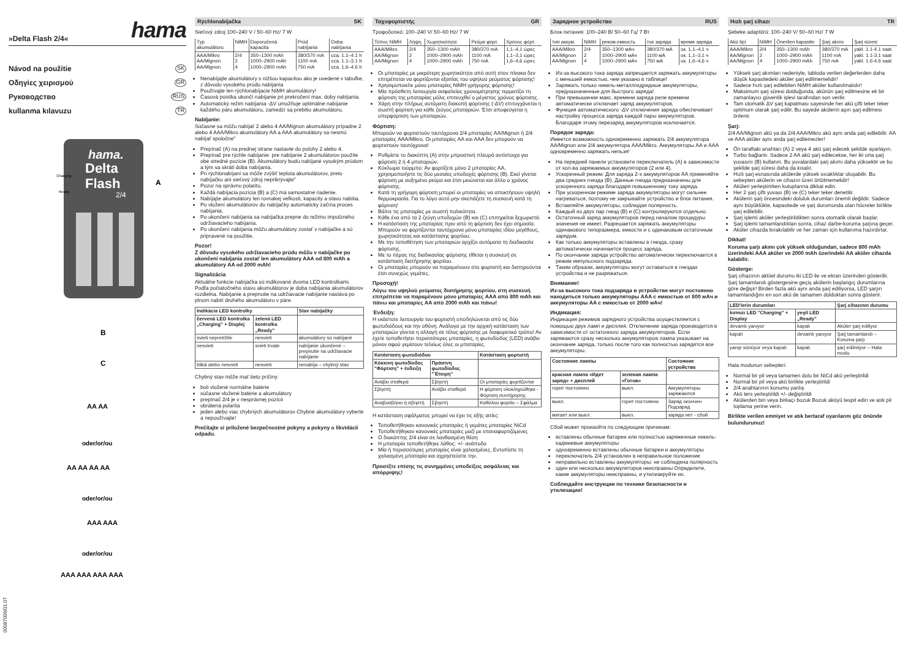00087009/01.07
»Delta Flash 2/4« hama
Návod na použitie SK
Οδηγίες χειρισμού GR
Руководство RUS
kullanma kılavuzu TR
hama.
Delta
Flash
2/4
Charging
Ready
B
A
C
oder/or/ou
oder/or/ou
oder/or/ou
AA AA
AA AA AA AA
AAA AAA
AAA AAA AAA AAA
Rýchlonabíjačka SK
Sieťový zdroj 100–240 V / 50–60 Hz/ 7 W
| Typ akumulátoru | NiMH | Doporučená kapacita | Prúd nabíjania | Doba nabíjania |
| --- | --- | --- | --- | --- |
| AAA/Mikro AA/Mignon AA/Mignon | 2/4 2 4 | 350–1300 mAh 1000–2900 mAh 1000–2900 mAh | 380/370 mA 1100 mA 750 mA | cca. 1.1–4.1 h cca. 1.1–3.1 h cca. 1.6–4.6 h |
Nenabíjajte akumulátory s nižšou kapacitou ako je uvedené v tabuľke, z dôvodu vysokého prúdu nabíjania
Používajte len rýchlonabíjacie NiMH akumulátory!
Časová poistka ukončí nabíjanie pri prekročení max. doby nabíjania.
Automatický režim nabíjania -ΔV umožňuje optimálne nabíjanie každého páru akumulátoru, zamedzí sa prebitiu akumulátoru.
Nabíjanie:
Súčasne sa môžu nabíjať 2 alebo 4 AA/Mignon akumulátory prípadne 2 alebo 4 AAA/Mikro akumulátory AA a AAA akumulátory sa nesmú nabíjať spoločne"
Prepínač (A) na prednej strane nastavte do polohy 2 alebo 4.
Prepínač pre rýchle nabíjanie: pre nabíjanie 2 akumulátorov použite obe stredné pozície (B). Akumulátory budú nabíjané vysokým prúdom a tým sa skráti doba nabíjania.
Pri rýchlonabíjaní sa môže zvýšiť teplota akumulátorov, preto nabíjačku ani sieťový zdroj neprikrývajte"
Pozor na správnu polaritu.
Každá nabíjacia pozícia (B) a (C) má samostatné riadenie.
Nabíjajte akumulátory len rovnakej veľkosti, kapacity a stavu nabitia.
Po vložení akumulátorov do nabíjačky automaticky začína proces nabíjania.
Po ukončení nabíjania sa nabíjačka prepne do režimu impulzného udržiavacieho nabíjania.
Po ukončení nabíjania môžu akumulátory zostať v nabíjačke a sú pripravené na použitie.
Pozor!
Z dôvodu vysokého udržiavacieho prúdu môžu v nabíjačke po ukončení nabíjania zostať len akumulátory AAA od 800 mAh a akumulátory AA od 2000 mAh!
Signalizácia
Aktuálne funkcie nabíjačka sú indikované dvoma LED kontrolkami. Podľa počiatočného stavu akumulátorov je doba nabíjania akumulátorov rozdielna. Nabíjanie a prepnutie na udržiavacie nabíjanie nastáva po plnom nabití druhého akumulátoru v páre.
| Indikácia LED kontrolky | | Stav nabíjačky |
| --- | --- | --- |
| červená LED kontrolka „Charging" + Displej | zelená LED kontrolka „Ready" | |
| svieti nepretržite | nesvieti | akumulátory sú nabíjané |
| nesvieti | svieti trvale | nabíjanie ukončené – prepnutie na udržiavacie nabíjanie |
| bliká alebo nesvieti | nesvieti | nenabíja – chybný stav |
Chybný stav môže mať tieto príčiny:
boli vložené normálne batérie
súčasne vložené batérie a akumulátory
prepínač 2/4 je v nesprávnej pozícii
obrátená polarita
jeden alebo viac chybných akumulátorov Chybné akumulátory vyberte a nepoužívajte!
Prečítajte si priložené bezpečnostné pokyny a pokyny o likvidácii odpadu.
Ταχυφορτιστής GR
Τροφοδοτικό: 100–240 V/ 50–60 Hz/ 7 W
| Τύπος NiMH | Λήψη | Χωρητικότητα | Ρεύμα φόρτ. | Χρόνος φόρτ. |
| --- | --- | --- | --- | --- |
| AAA/Mikro AA/Mignon AA/Mignon | 2/4 2 4 | 350–1300 mAh 1000–2900 mAh 1000–2900 mAh | 380/370 mA 1100 mA 750 mA | 1,1–4,1 ώρες 1,1–3,1 ώρες 1,6–4,6 ώρες |
Οι μπαταρίες με μικρότερη χωρητικότητα από αυτή στον πίνακα δεν επιτρέπεται να φορτίζονται εξαιτίας του υψηλού ρεύματος φόρτισης!
Χρησιμοποιείτε μόνο μπαταρίες NiMH γρήγορης φόρτισης!
Μία πρόσθετη λειτουργία ασφαλείας χρονομέτρησης τερματίζει τη φόρτιση της μπαταρίας μόλις επιτευχθεί ο μέγιστος χρόνος φόρτισης.
Χάρη στην πλήρως αυτόματη διακοπή φόρτισης (-ΔV) επιτυγχάνεται η σωστή φόρτιση για κάθε ζεύγος μπαταριών. Έτσι αποφεύγεται η υπερφόρτιση των μπαταριών.
Φόρτιση:
Μπορούν να φορτιστούν ταυτόχρονα 2/4 μπαταρίες AA/Mignon ή 2/4 μπαταρίες AAA/Mikro. Οι μπαταρίες AA και AAA δεν μπορούν να φορτιστούν ταυτόχρονα!
Ρυθμίστε το διακόπτη (A) στην μπροστινή πλευρά αντίστοιχα για φόρτιση 2 ή 4 μπαταριών.
Κύκλωμα τούρμπο: Αν φορτίζετε μόνο 2 μπαταρίες AA, χρησιμοποιήστε τις δύο μεσαίες υποδοχές φόρτισης (B). Εκεί γίνεται φόρτιση με αυξημένο ρεύμα και έτσι μειώνεται και άλλο ο χρόνος φόρτισης.
Κατά τη γρήγορη φόρτιση μπορεί οι μπαταρίες να αποκτήσουν υψηλή θερμοκρασία. Για το λόγο αυτό μην σκεπάζετε τη συσκευή κατά τη φόρτιση!
Βάλτε τις μπαταρίες με σωστή πολικότητα.
Κάθε ένα από τα 2 ζεύγη υποδοχών (B) και (C) επιτηρείται ξεχωριστά.
Η κατάσταση της μπαταρίας πριν από τη φόρτιση δεν έχει σημασία. Μπορούν να φορτίζονται ταυτόχρονα μόνο μπαταρίες ιδίου μεγέθους, χωρητικότητας και κατάστασης φορτίου.
Με την τοποθέτηση των μπαταριών αρχίζει αυτόματα τη διαδικασία φόρτισης.
Με το πέρας της διαδικασίας φόρτισης τίθεται η συσκευή σε κατάσταση διατήρησης φορτίου.
Οι μπαταρίες μπορούν να παραμείνουν στο φορτιστή και διατηρούνται έτσι συνεχώς γεμάτες.
Προσοχή!
Λόγω του υψηλού ρεύματος διατήρησης φορτίου, στη συσκευή επιτρέπεται να παραμένουν μόνο μπαταρίες AAA από 800 mAh και πάνω και μπαταρίες AA από 2000 mAh και πάνω!
Ένδειξη:
Η εκάστοτε λειτουργία του φορτιστή υποδηλώνεται από τις δύο φωτοδιόδους και την οθόνη. Ανάλογα με την αρχική κατάσταση των μπαταριών γίνεται η αλλαγή σε τέλος φόρτισης με διαφορετικό τρόπο! Αν έχετε τοποθετήσει περισσότερες μπαταρίες, η φωτοδίοδος (LED) ανάβει μόνον αφού γεμίσουν τελείως όλες οι μπαταρίες.
| Κατάσταση φωτοδιόδου | | Κατάσταση φορτιστή |
| --- | --- | --- |
| Κόκκινη φωτοδίοδος "Φόρτιση" + ένδειξη | Πράσινη φωτοδίοδος "Έτοιμη" | |
| Ανάβει σταθερά | Σβηστή | Οι μπαταρίες φορτίζονται |
| Σβηστή | Ανάβει σταθερά | Η φόρτιση ολοκληρώθηκε - Φόρτιση συντήρησης |
| Αναβοσβήνει ή σβηστή | Σβηστή | Καθόλου φορτίο – Σφάλμα |
Η κατάσταση σφάλματος μπορεί να έχει τις εξής αιτίες:
Τοποθετήθηκαν κανονικές μπαταρίες ή γεμάτες μπαταρίες NiCd
Τοποθετήθηκαν κανονικές μπαταρίες μαζί με επαναφορτιζόμενες
Ο διακόπτης 2/4 είναι σε λανθασμένη θέση
Η μπαταρία τοποθετήθηκε λάθος: +/- ανάποδα
Μία ή περισσότερες μπαταρίες είναι χαλασμένες. Εντοπίστε τη χαλασμένη μπαταρία και αχρηστεύστε την.
Προσέξτε επίσης τις συνημμένες υποδείξεις ασφάλειας και απόρριψης!
Зарядное устройство RUS
Блок питания: 100–240 В/ 50–60 Гц/ 7 Вт
| тип аккум. | NiMH | реком.емкость | ток заряда | время заряда |
| --- | --- | --- | --- | --- |
| AAA/Mikro AA/Mignon AA/Mignon | 2/4 2 4 | 350–1300 мАч 1000–2900 мАч 1000–2900 мАч | 380/370 мА 1100 мА 750 мА | ок. 1,1–4,1 ч ок. 1,1–3,1 ч ок. 1,6–4,6 ч |
Из-за высокого тока заряда запрещается заряжать аккумуляторы с меньшей емкостью, чем указано в таблице!
Заряжать только никель-металлгидридные аккумуляторы, предназначенные для быстрого заряда!
При превышении макс. времени заряда реле времени автоматически отключает заряд аккумуляторов.
Функция автоматического -ΔV отключения заряда обеспечивает настройку процесса заряда каждой пары аккумуляторов. Благодаря этому перезаряд аккумуляторов исключается.
Порядок заряда:
Имеется возможность одновременно заряжать 2/4 аккумулятора AA/Mignon или 2/4 аккумулятора AAA/Mikro. Аккумуляторы AA и AAA одновременно заряжать нельзя!
На передней панели установите переключатель (A) в зависимости от кол-ва заряжаемых аккумуляторов (2 или 4).
Ускоренный режим: Для заряда 2-х аккумуляторов AA применяйте два средних гнезда (B). Данные гнезда предназначены для ускоренного заряда благодаря повышенному току заряда.
При ускоренном режиме заряда аккумуляторы могут сильнее нагреваться, поэтому не закрывайте устройство и блок питания.
Вставляйте аккумуляторы, соблюдая полярность.
Каждый из двух пар гнезд (B) и (C) контролируются отдельно.
Остаточный заряд аккумуляторов перед началом процедуры значения не имеет. Разрешается заряжать аккумуляторы одинакового типоразмера, емкости и с одинаковым остаточным зарядом.
Как только аккумуляторы вставлены в гнезда, сразу автоматически начинается процесс заряда.
По окончании заряда устройство автоматически переключается в режим импульсного подзаряда.
Таким образом, аккумуляторы могут оставаться в гнездах устройства и не разряжаться.
Внимание!
Из-за высокого тока подзаряда в устройстве могут постоянно находиться только аккумуляторы AAA с емкостью от 800 мАч и аккумуляторы AA с емкостью от 2000 мАч!
Индикация:
Индикация режимов зарядного устройства осуществляется с помощью двух ламп и дисплея. Отключение заряда производится в зависимости от остаточного заряда аккумуляторов. Если заряжаются сразу несколько аккумуляторов лампа указывает на окончание заряда, только после того как полностью зарядятся все аккумуляторы.
| Состояние лампы | | Состояние устройства |
| --- | --- | --- |
| красная лампа «Идет заряд» + дисплей | зеленая лампа «Готов» | |
| горит постоянно | выкл. | Аккумуляторы заряжаются |
| выкл. | горит постоянно | Заряд окончен Подзаряд |
| мигает или выкл. | выкл. | заряда нет - сбой |
Сбой может произойти по следующим причинам:
вставлены обычные батареи или полностью заряженные никель-кадмиевые аккумуляторы
одновременно вставлены обычные батареи и аккумуляторы
переключатель 2/4 установлен в неправильное положение
неправильно вставлены аккумуляторы: не соблюдена полярность
один или несколько аккумуляторов неисправны Определите, какие аккумуляторы неисправны, и утилизируйте их.
Соблюдайте инструкции по технике безопасности и утилизации!
Hızlı şarj cihazı TR
Şebeke adaptörü: 100–240 V/ 50–60 Hz/ 7 W
| Akü tipi | NiMH | Önerilen kapasite | Şarj akımı | Şarj süresi |
| --- | --- | --- | --- | --- |
| AAA/Mikro AA/Mignon AA/Mignon | 2/4 2 4 | 350–1300 mAh 1000–2900 mAh 1000–2900 mAh | 380/370 mA 1100 mA 750 mA | yakl. 1.1-4.1 saat yakl. 1.1-3.1 saat yakl. 1.6-4.6 saat |
Yüksek şarj akımları nedeniyle, tabloda verilen değerlerden daha düşük kapasitedeki aküler şarj edilmemelidir!
Sadece hızlı şarj edilebilen NiMH aküler kullanılmalıdır!
Maksimum şarj süresi dolduğunda, akünün şarj edilmesine ek bir zamanlayıcı güvenlik işlevi tarafından son verilir.
Tam otomatik ΔV şarj kapatması sayesinde her akü çifti teker teker optimum olarak şarj edilir. Bu sayede akülerin aşırı şarj edilmesi önlenir.
Şarj:
2/4 AA/Mignon akü ya da 2/4 AAA/Mikro akü aynı anda şarj edilebilir. AA ve AAA aküler aynı anda şarj edilemezler!
Ön taraftaki anahtarı (A) 2 veya 4 akü şarj edecek şekilde ayarlayın.
Turbo bağlantı: Sadece 2 AA akü şarj edilecekse, her iki orta şarj yuvasını (B) kullanın. Bu yuvalardaki şarj akımı daha yüksektir ve bu şekilde şarj süresi daha da kısalır.
Hızlı şarj esnasında akülerde yüksek sıcaklıklar oluşabilir. Bu sebepten akülerin ve cihazın üzeri örtülmemelidir!
Aküleri yerleştirirken kutuplarına dikkat edin.
Her 2 şarj çifti yuvası (B) ve (C) teker teker denetilir.
Akülerin şarj öncesindeki doluluk durumları önemli değildir. Sadece aynı büyüklükte, kapasitede ve şarj durumunda olan hücreler birlikte şarj edilebilir.
Şarj işlemi aküler yerleştirildikten sonra otomatik olarak başlar.
Şarj işlemi tamamlandıktan sonra, cihaz darbe-koruma şarjına geçer.
Aküler cihazda bırakılabilir ve her zaman için kullanıma hazırdırlar.
Dikkat!
Koruma şarjı akımı çok yüksek olduğundan, sadece 800 mAh üzerindeki AAA aküler ve 2000 mAh üzerindeki AA aküler cihazda kalabilir.
Gösterge:
Şarj cihazının aktüel durumu iki LED ile ve ekran üzerinden gösterilir. Şarj tamamlandı göstergesine geçiş akülerin başlangıç durumlarına göre değişir! Birden fazla akü aynı anda şarj ediliyorsa, LED şarjın tamamlandığını en son akü de tamamen dolduktan sonra gösterir.
| LED'lerin durumları | | Şarj cihazının durumu |
| --- | --- | --- |
| kırmızı LED "Charging" + Display | yeşil LED „Ready" | |
| devamlı yanıyor | kapalı | Aküler şarj ediliyor |
| kapalı | devamlı yanıyor | Şarj tamamlandı – Koruma şarjı |
| yanıp sönüyor veya kapalı | kapalı | şarj edilmiyor – Hata modu |
Hata modunun sebepleri:
Normal bir pil veya tamamen dolu bir NiCd akü yerleştirildi
Normal bir pil veya akü birlikte yerleştirildi
2/4 anahtarının konumu yanlış
Akü ters yerleştirildi +/- değiştirildi
Akülerden biri veya birkaçı bozuk Bozuk aküyü tespit edin ve atık pil toplama yerine verin.
Birlikte verilen emniyet ve atık bertaraf uyarılarını göz önünde bulundurunuz!